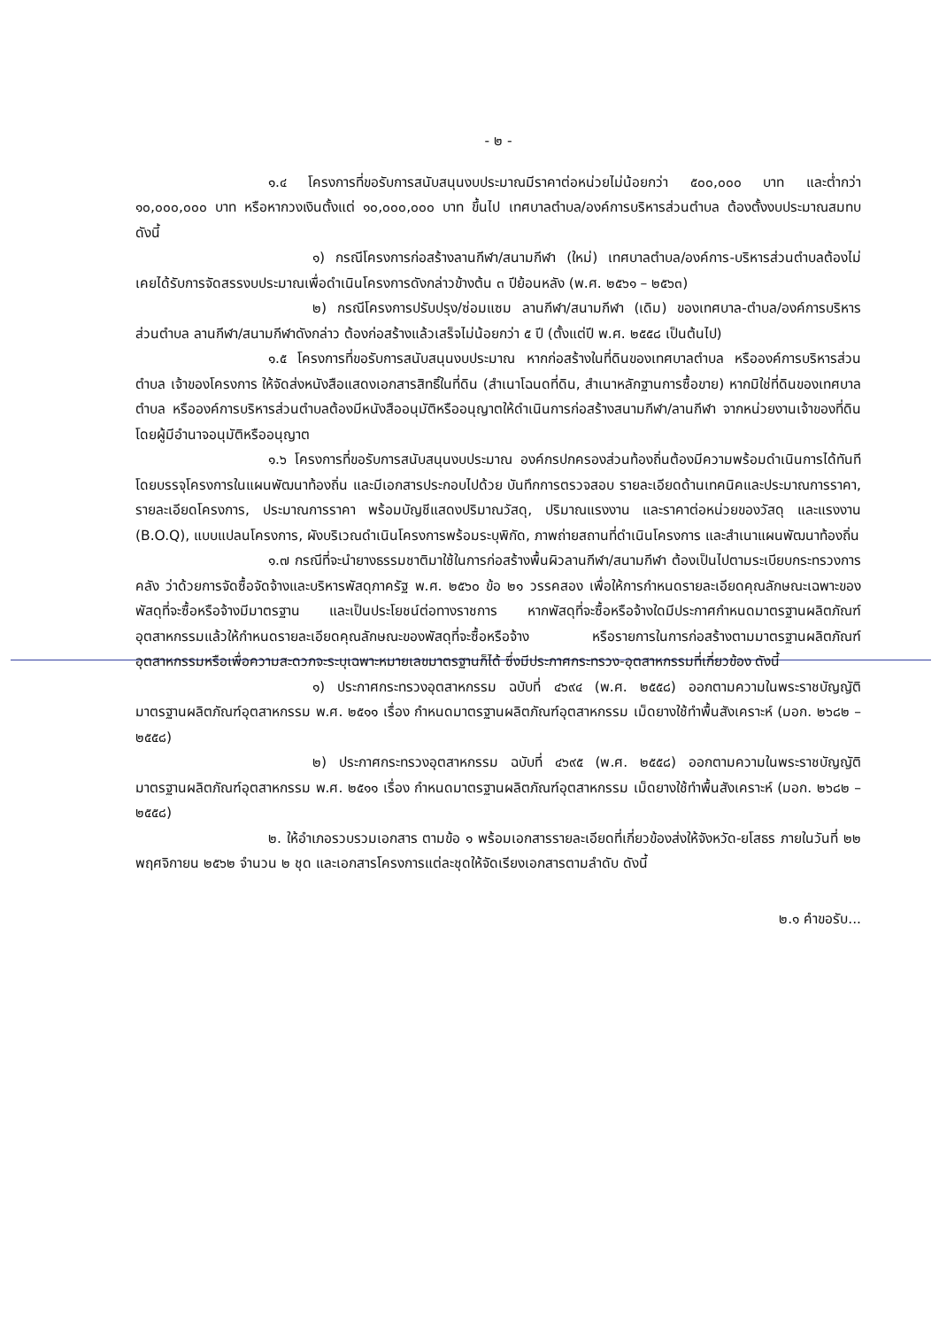- ๒ -
๑.๔ โครงการที่ขอรับการสนับสนุนงบประมาณมีราคาต่อหน่วยไม่น้อยกว่า ๕๐๐,๐๐๐ บาท และต่ำกว่า ๑๐,๐๐๐,๐๐๐ บาท หรือหากวงเงินตั้งแต่ ๑๐,๐๐๐,๐๐๐ บาท ขึ้นไป เทศบาลตำบล/องค์การบริหารส่วนตำบล ต้องตั้งงบประมาณสมทบ ดังนี้
๑) กรณีโครงการก่อสร้างลานกีฬา/สนามกีฬา (ใหม่) เทศบาลตำบล/องค์การ-บริหารส่วนตำบลต้องไม่เคยได้รับการจัดสรรงบประมาณเพื่อดำเนินโครงการดังกล่าวข้างต้น ๓ ปีย้อนหลัง (พ.ศ. ๒๕๖๑ – ๒๕๖๓)
๒) กรณีโครงการปรับปรุง/ซ่อมแซม ลานกีฬา/สนามกีฬา (เดิม) ของเทศบาล-ตำบล/องค์การบริหารส่วนตำบล ลานกีฬา/สนามกีฬาดังกล่าว ต้องก่อสร้างแล้วเสร็จไม่น้อยกว่า ๕ ปี (ตั้งแต่ปี พ.ศ. ๒๕๕๘ เป็นต้นไป)
๑.๕ โครงการที่ขอรับการสนับสนุนงบประมาณ หากก่อสร้างในที่ดินของเทศบาลตำบล หรือองค์การบริหารส่วนตำบล เจ้าของโครงการ ให้จัดส่งหนังสือแสดงเอกสารสิทธิ์ในที่ดิน (สำเนาโฉนดที่ดิน, สำเนาหลักฐานการซื้อขาย) หากมิใช่ที่ดินของเทศบาลตำบล หรือองค์การบริหารส่วนตำบลต้องมีหนังสืออนุมัติหรืออนุญาตให้ดำเนินการก่อสร้างสนามกีฬา/ลานกีฬา จากหน่วยงานเจ้าของที่ดิน โดยผู้มีอำนาจอนุมัติหรืออนุญาต
๑.๖ โครงการที่ขอรับการสนับสนุนงบประมาณ องค์กรปกครองส่วนท้องถิ่นต้องมีความพร้อมดำเนินการได้ทันที โดยบรรจุโครงการในแผนพัฒนาท้องถิ่น และมีเอกสารประกอบไปด้วย บันทึกการตรวจสอบ รายละเอียดด้านเทคนิคและประมาณการราคา, รายละเอียดโครงการ, ประมาณการราคา พร้อมบัญชีแสดงปริมาณวัสดุ, ปริมาณแรงงาน และราคาต่อหน่วยของวัสดุ และแรงงาน (B.O.Q), แบบแปลนโครงการ, ผังบริเวณดำเนินโครงการพร้อมระบุพิกัด, ภาพถ่ายสถานที่ดำเนินโครงการ และสำเนาแผนพัฒนาท้องถิ่น
๑.๗ กรณีที่จะนำยางธรรมชาติมาใช้ในการก่อสร้างพื้นผิวลานกีฬา/สนามกีฬา ต้องเป็นไปตามระเบียบกระทรวงการคลัง ว่าด้วยการจัดซื้อจัดจ้างและบริหารพัสดุภาครัฐ พ.ศ. ๒๕๖๐ ข้อ ๒๑ วรรคสอง เพื่อให้การกำหนดรายละเอียดคุณลักษณะเฉพาะของพัสดุที่จะซื้อหรือจ้างมีมาตรฐาน และเป็นประโยชน์ต่อทางราชการ หากพัสดุที่จะซื้อหรือจ้างใดมีประกาศกำหนดมาตรฐานผลิตภัณฑ์อุตสาหกรรมแล้วให้กำหนดรายละเอียดคุณลักษณะของพัสดุที่จะซื้อหรือจ้าง หรือรายการในการก่อสร้างตามมาตรฐานผลิตภัณฑ์อุตสาหกรรมหรือเพื่อความสะดวกจะระบุเฉพาะหมายเลขมาตรฐานก็ได้ ซึ่งมีประกาศกระทรวง-อุตสาหกรรมที่เกี่ยวข้อง ดังนี้
๑) ประกาศกระทรวงอุตสาหกรรม ฉบับที่ ๔๖๙๔ (พ.ศ. ๒๕๕๘) ออกตามความในพระราชบัญญัติมาตรฐานผลิตภัณฑ์อุตสาหกรรม พ.ศ. ๒๕๑๑ เรื่อง กำหนดมาตรฐานผลิตภัณฑ์อุตสาหกรรม เม็ดยางใช้ทำพื้นสังเคราะห์ (มอก. ๒๖๘๒ – ๒๕๕๘)
๒) ประกาศกระทรวงอุตสาหกรรม ฉบับที่ ๔๖๙๕ (พ.ศ. ๒๕๕๘) ออกตามความในพระราชบัญญัติมาตรฐานผลิตภัณฑ์อุตสาหกรรม พ.ศ. ๒๕๑๑ เรื่อง กำหนดมาตรฐานผลิตภัณฑ์อุตสาหกรรม เม็ดยางใช้ทำพื้นสังเคราะห์ (มอก. ๒๖๘๒ – ๒๕๕๘)
๒. ให้อำเภอรวบรวมเอกสาร ตามข้อ ๑ พร้อมเอกสารรายละเอียดที่เกี่ยวข้องส่งให้จังหวัด-ยโสธร ภายในวันที่ ๒๒ พฤศจิกายน ๒๕๖๒ จำนวน ๒ ชุด และเอกสารโครงการแต่ละชุดให้จัดเรียงเอกสารตามลำดับ ดังนี้
๒.๑ คำขอรับ...